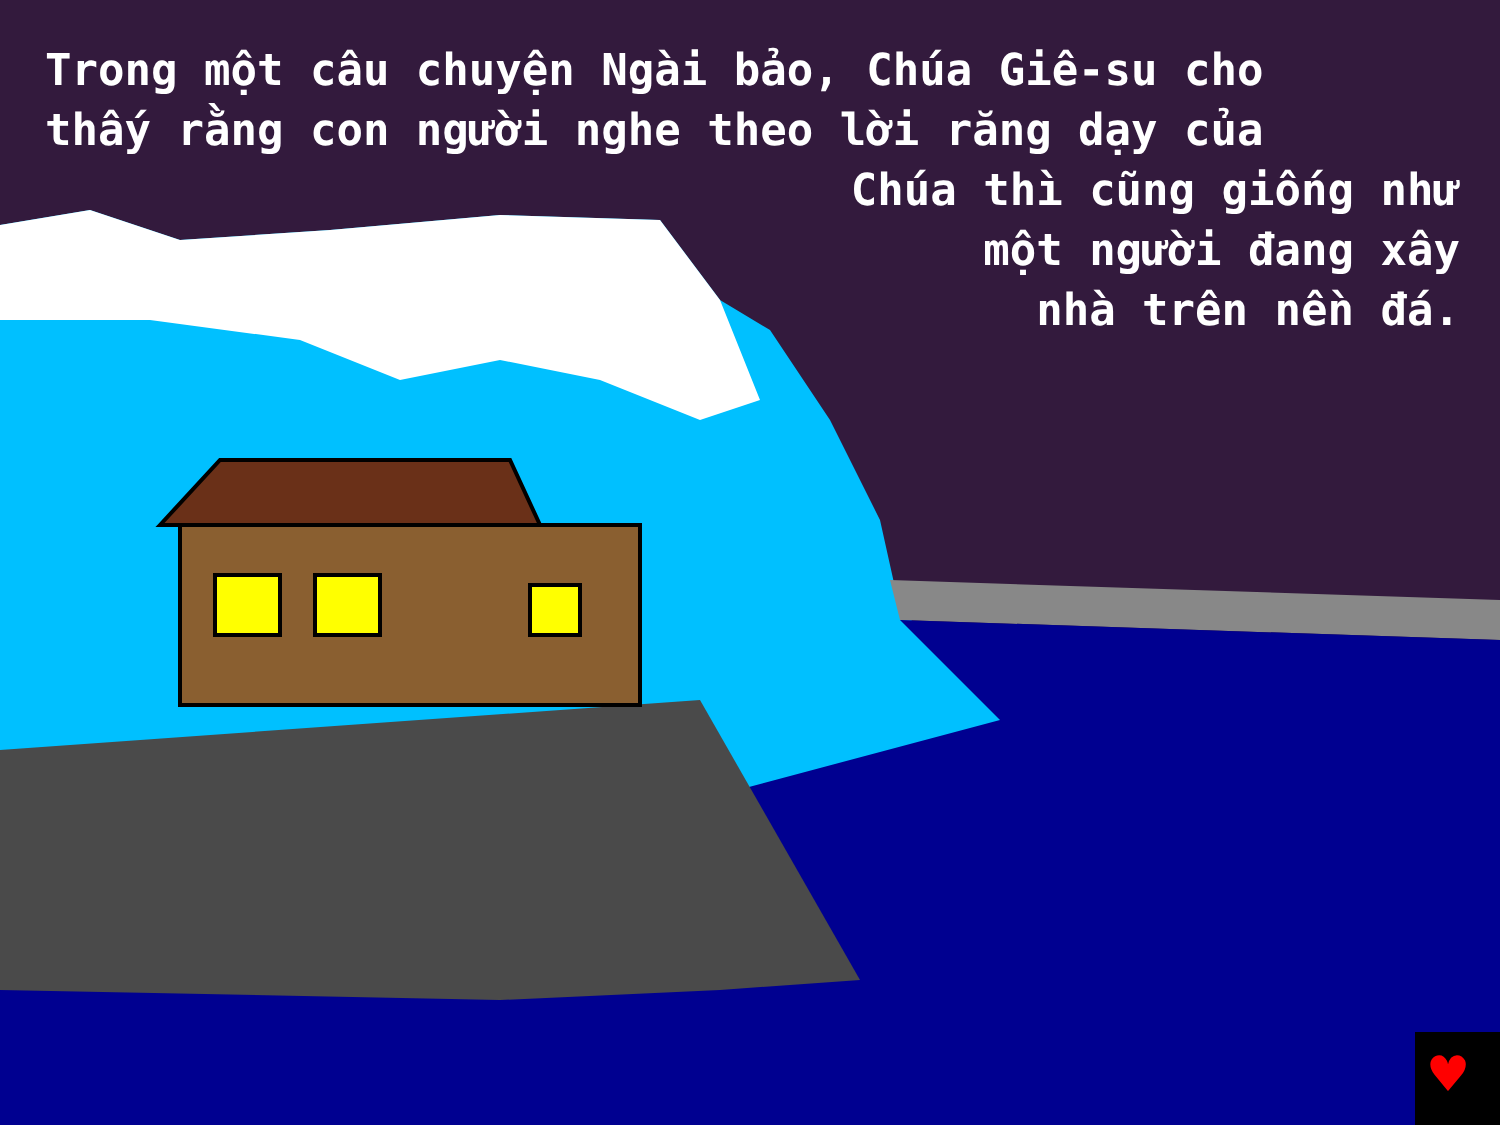♥
Trong một câu chuyện Ngài bảo, Chúa Giê-su cho
thấy rằng con người nghe theo lời răng dạy của
Chúa thì cũng giống như
một người đang xây
nhà trên nền đá.